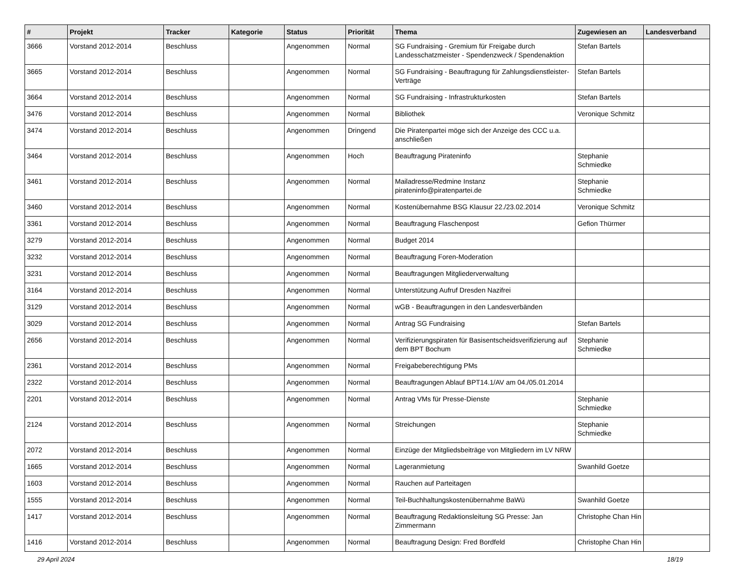| # | Projekt | Tracker | Kategorie | Status | Priorität | Thema | Zugewiesen an | Landesverband |
| --- | --- | --- | --- | --- | --- | --- | --- | --- |
| 3666 | Vorstand 2012-2014 | Beschluss | | Angenommen | Normal | SG Fundraising - Gremium für Freigabe durch Landesschatzmeister - Spendenzweck / Spendenaktion | Stefan Bartels | |
| 3665 | Vorstand 2012-2014 | Beschluss | | Angenommen | Normal | SG Fundraising - Beauftragung für Zahlungsdienstleister-Verträge | Stefan Bartels | |
| 3664 | Vorstand 2012-2014 | Beschluss | | Angenommen | Normal | SG Fundraising - Infrastrukturkosten | Stefan Bartels | |
| 3476 | Vorstand 2012-2014 | Beschluss | | Angenommen | Normal | Bibliothek | Veronique Schmitz | |
| 3474 | Vorstand 2012-2014 | Beschluss | | Angenommen | Dringend | Die Piratenpartei möge sich der Anzeige des CCC u.a. anschließen | | |
| 3464 | Vorstand 2012-2014 | Beschluss | | Angenommen | Hoch | Beauftragung Pirateninfo | Stephanie Schmiedke | |
| 3461 | Vorstand 2012-2014 | Beschluss | | Angenommen | Normal | Mailadresse/Redmine Instanz pirateninfo@piratenpartei.de | Stephanie Schmiedke | |
| 3460 | Vorstand 2012-2014 | Beschluss | | Angenommen | Normal | Kostenübernahme BSG Klausur 22./23.02.2014 | Veronique Schmitz | |
| 3361 | Vorstand 2012-2014 | Beschluss | | Angenommen | Normal | Beauftragung Flaschenpost | Gefion Thürmer | |
| 3279 | Vorstand 2012-2014 | Beschluss | | Angenommen | Normal | Budget 2014 | | |
| 3232 | Vorstand 2012-2014 | Beschluss | | Angenommen | Normal | Beauftragung Foren-Moderation | | |
| 3231 | Vorstand 2012-2014 | Beschluss | | Angenommen | Normal | Beauftragungen Mitgliederverwaltung | | |
| 3164 | Vorstand 2012-2014 | Beschluss | | Angenommen | Normal | Unterstützung Aufruf Dresden Nazifrei | | |
| 3129 | Vorstand 2012-2014 | Beschluss | | Angenommen | Normal | wGB - Beauftragungen in den Landesverbänden | | |
| 3029 | Vorstand 2012-2014 | Beschluss | | Angenommen | Normal | Antrag SG Fundraising | Stefan Bartels | |
| 2656 | Vorstand 2012-2014 | Beschluss | | Angenommen | Normal | Verifizierungspiraten für Basisentscheidsverifizierung auf dem BPT Bochum | Stephanie Schmiedke | |
| 2361 | Vorstand 2012-2014 | Beschluss | | Angenommen | Normal | Freigabeberechtigung PMs | | |
| 2322 | Vorstand 2012-2014 | Beschluss | | Angenommen | Normal | Beauftragungen Ablauf BPT14.1/AV am 04./05.01.2014 | | |
| 2201 | Vorstand 2012-2014 | Beschluss | | Angenommen | Normal | Antrag VMs für Presse-Dienste | Stephanie Schmiedke | |
| 2124 | Vorstand 2012-2014 | Beschluss | | Angenommen | Normal | Streichungen | Stephanie Schmiedke | |
| 2072 | Vorstand 2012-2014 | Beschluss | | Angenommen | Normal | Einzüge der Mitgliedsbeiträge von Mitgliedern im LV NRW | | |
| 1665 | Vorstand 2012-2014 | Beschluss | | Angenommen | Normal | Lageranmietung | Swanhild Goetze | |
| 1603 | Vorstand 2012-2014 | Beschluss | | Angenommen | Normal | Rauchen auf Parteitagen | | |
| 1555 | Vorstand 2012-2014 | Beschluss | | Angenommen | Normal | Teil-Buchhaltungskostenübernahme BaWü | Swanhild Goetze | |
| 1417 | Vorstand 2012-2014 | Beschluss | | Angenommen | Normal | Beauftragung Redaktionsleitung SG Presse: Jan Zimmermann | Christophe Chan Hin | |
| 1416 | Vorstand 2012-2014 | Beschluss | | Angenommen | Normal | Beauftragung Design: Fred Bordfeld | Christophe Chan Hin | |
29 April 2024 18/19